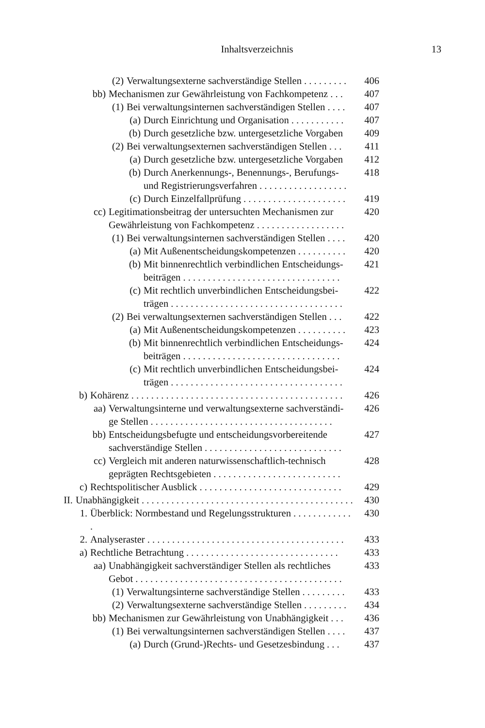Inhaltsverzeichnis 13
(2) Verwaltungsexterne sachverständige Stellen . . . . . . . . . 406
bb) Mechanismen zur Gewährleistung von Fachkompetenz . . . 407
(1) Bei verwaltungsinternen sachverständigen Stellen . . . . 407
(a) Durch Einrichtung und Organisation . . . . . . . . . . . 407
(b) Durch gesetzliche bzw. untergesetzliche Vorgaben 409
(2) Bei verwaltungsexternen sachverständigen Stellen . . . 411
(a) Durch gesetzliche bzw. untergesetzliche Vorgaben 412
(b) Durch Anerkennungs-, Benennungs-, Berufungs- und Registrierungsverfahren . . . . . . . . . . . . . . . . . . 418
(c) Durch Einzelfallprüfung . . . . . . . . . . . . . . . . . . . . . 419
cc) Legitimationsbeitrag der untersuchten Mechanismen zur Gewährleistung von Fachkompetenz . . . . . . . . . . . . . . . . . . 420
(1) Bei verwaltungsinternen sachverständigen Stellen . . . . 420
(a) Mit Außenentscheidungskompetenzen . . . . . . . . . . 420
(b) Mit binnenrechtlich verbindlichen Entscheidungs- beiträgen . . . . . . . . . . . . . . . . . . . . . . . . . . . . . . . . 421
(c) Mit rechtlich unverbindlichen Entscheidungsbei- trägen . . . . . . . . . . . . . . . . . . . . . . . . . . . . . . . . . . . 422
(2) Bei verwaltungsexternen sachverständigen Stellen . . . 422
(a) Mit Außenentscheidungskompetenzen . . . . . . . . . . 423
(b) Mit binnenrechtlich verbindlichen Entscheidungs- beiträgen . . . . . . . . . . . . . . . . . . . . . . . . . . . . . . . . 424
(c) Mit rechtlich unverbindlichen Entscheidungsbei- trägen . . . . . . . . . . . . . . . . . . . . . . . . . . . . . . . . . . . 424
b) Kohärenz . . . . . . . . . . . . . . . . . . . . . . . . . . . . . . . . . . . . . . . . . . . 426
aa) Verwaltungsinterne und verwaltungsexterne sachverständi- ge Stellen . . . . . . . . . . . . . . . . . . . . . . . . . . . . . . . . . . . . . 426
bb) Entscheidungsbefugte und entscheidungsvorbereitende sachverständige Stellen . . . . . . . . . . . . . . . . . . . . . . . . . . . . 427
cc) Vergleich mit anderen naturwissenschaftlich-technisch geprägten Rechtsgebieten . . . . . . . . . . . . . . . . . . . . . . . . . . 428
c) Rechtspolitischer Ausblick . . . . . . . . . . . . . . . . . . . . . . . . . . . . . 429
II. Unabhängigkeit . . . . . . . . . . . . . . . . . . . . . . . . . . . . . . . . . . . . . . . . . . . 430
1. Überblick: Normbestand und Regelungsstrukturen . . . . . . . . . . . . . 430
2. Analyseraster . . . . . . . . . . . . . . . . . . . . . . . . . . . . . . . . . . . . . . . . 433
a) Rechtliche Betrachtung . . . . . . . . . . . . . . . . . . . . . . . . . . . . . . . 433
aa) Unabhängigkeit sachverständiger Stellen als rechtliches Gebot . . . . . . . . . . . . . . . . . . . . . . . . . . . . . . . . . . . . . . . . . . 433
(1) Verwaltungsinterne sachverständige Stellen . . . . . . . . . 433
(2) Verwaltungsexterne sachverständige Stellen . . . . . . . . . 434
bb) Mechanismen zur Gewährleistung von Unabhängigkeit . . . 436
(1) Bei verwaltungsinternen sachverständigen Stellen . . . . 437
(a) Durch (Grund-)Rechts- und Gesetzesbindung . . . 437